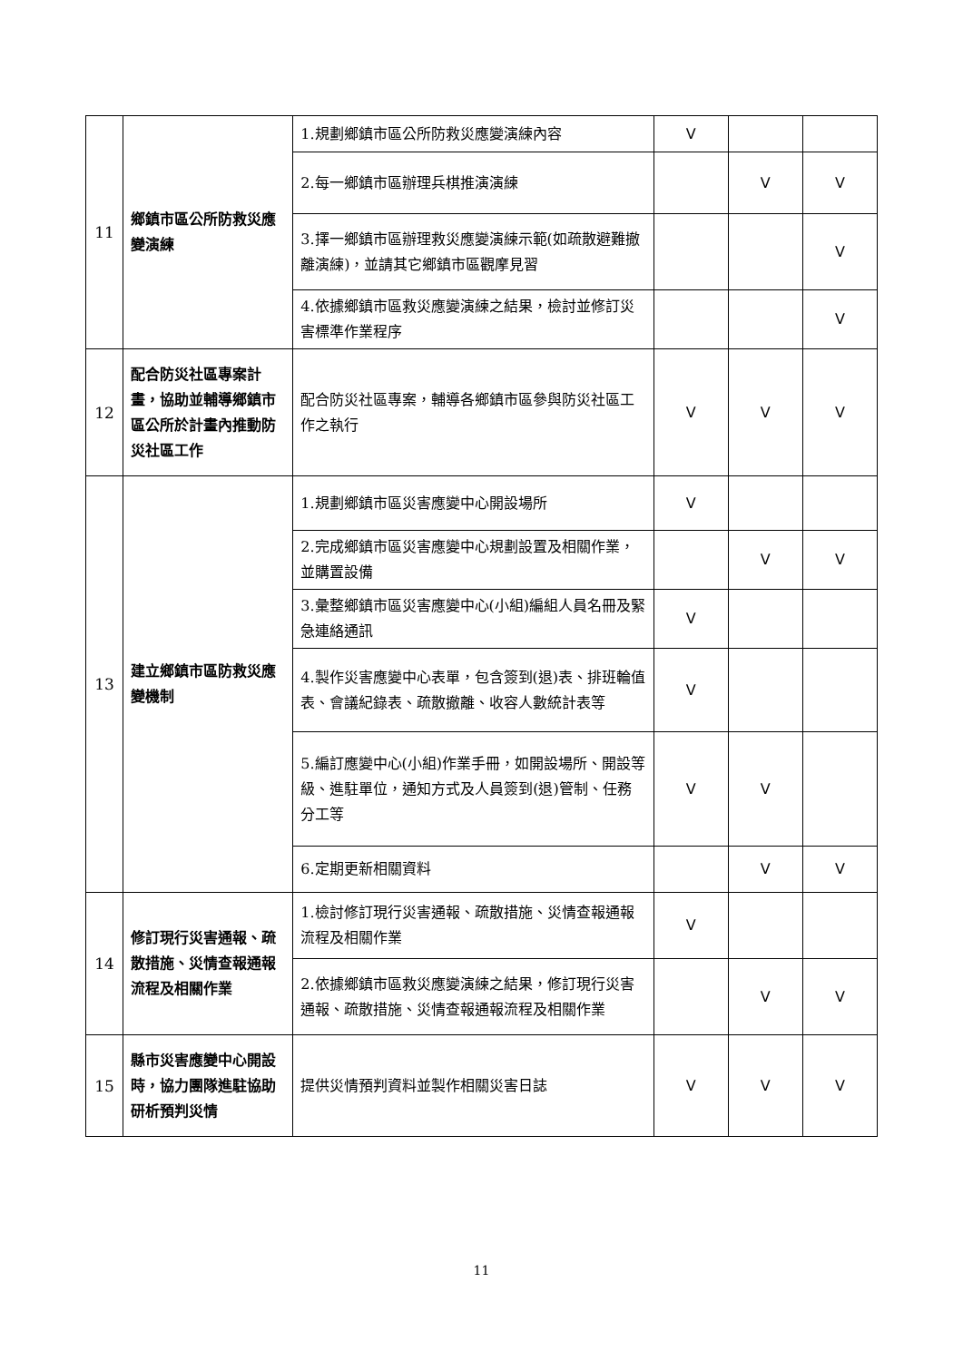| 11 | 鄉鎮市區公所防救災應變演練 | 1.規劃鄉鎮市區公所防救災應變演練內容 | V | | |
| | | 2.每一鄉鎮市區辦理兵棋推演演練 | | V | V |
| | | 3.擇一鄉鎮市區辦理救災應變演練示範(如疏散避難撤離演練)，並請其它鄉鎮市區觀摩見習 | | | V |
| | | 4.依據鄉鎮市區救災應變演練之結果，檢討並修訂災害標準作業程序 | | | V |
| 12 | 配合防災社區專案計畫，協助並輔導鄉鎮市區公所於計畫內推動防災社區工作 | 配合防災社區專案，輔導各鄉鎮市區參與防災社區工作之執行 | V | V | V |
| 13 | 建立鄉鎮市區防救災應變機制 | 1.規劃鄉鎮市區災害應變中心開設場所 | V | | |
| | | 2.完成鄉鎮市區災害應變中心規劃設置及相關作業，並購置設備 | | V | V |
| | | 3.彙整鄉鎮市區災害應變中心(小組)編組人員名冊及緊急連絡通訊 | V | | |
| | | 4.製作災害應變中心表單，包含簽到(退)表、排班輪值表、會議紀錄表、疏散撤離、收容人數統計表等 | V | | |
| | | 5.編訂應變中心(小組)作業手冊，如開設場所、開設等級、進駐單位，通知方式及人員簽到(退)管制、任務分工等 | V | V | |
| | | 6.定期更新相關資料 | | V | V |
| 14 | 修訂現行災害通報、疏散措施、災情查報通報流程及相關作業 | 1.檢討修訂現行災害通報、疏散措施、災情查報通報流程及相關作業 | V | | |
| | | 2.依據鄉鎮市區救災應變演練之結果，修訂現行災害通報、疏散措施、災情查報通報流程及相關作業 | | V | V |
| 15 | 縣市災害應變中心開設時，協力團隊進駐協助研析預判災情 | 提供災情預判資料並製作相關災害日誌 | V | V | V |
11